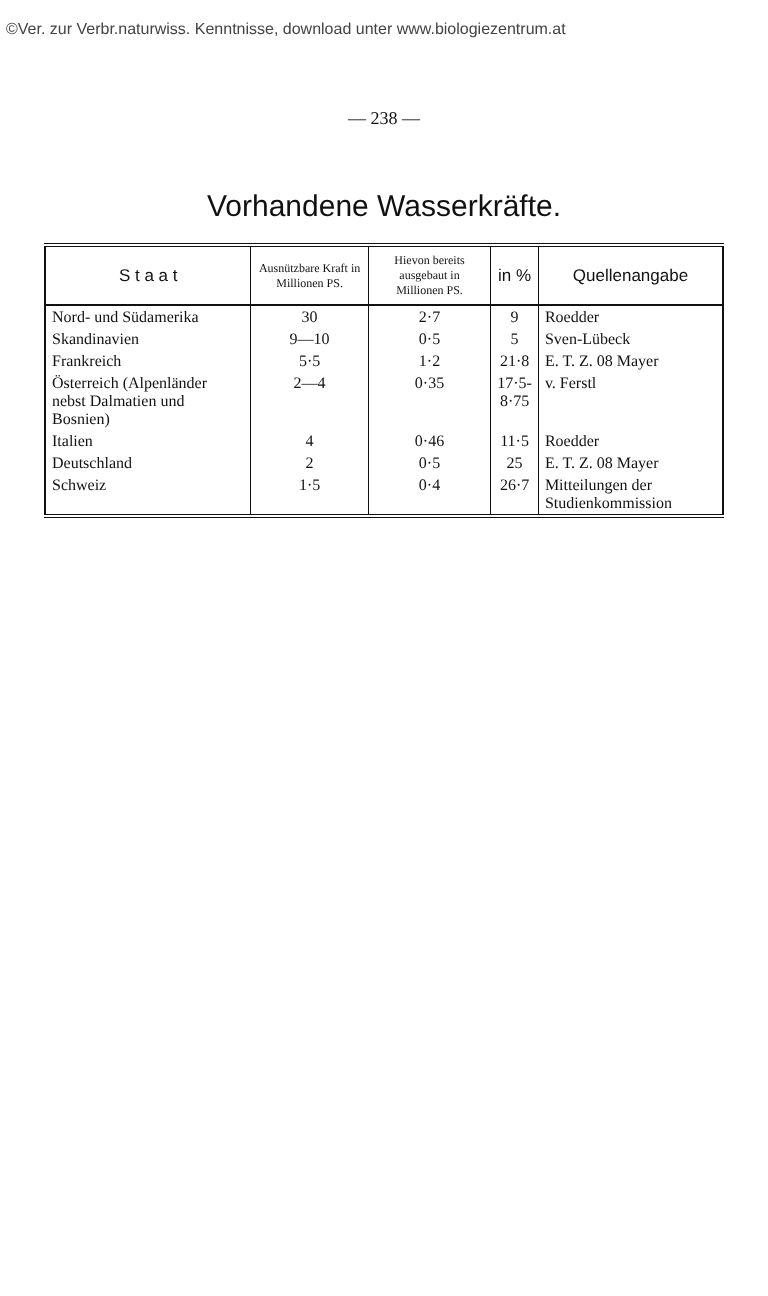©Ver. zur Verbr.naturwiss. Kenntnisse, download unter www.biologiezentrum.at
— 238 —
Vorhandene Wasserkräfte.
| S t a a t | Ausnützbare Kraft in Millionen PS. | Hievon bereits ausgebaut in Millionen PS. | in % | Quellenangabe |
| --- | --- | --- | --- | --- |
| Nord- und Südamerika | 30 | 2·7 | 9 | Roedder |
| Skandinavien | 9—10 | 0·5 | 5 | Sven-Lübeck |
| Frankreich | 5·5 | 1·2 | 21·8 | E. T. Z. 08 Mayer |
| Österreich (Alpenländer nebst Dalmatien und Bosnien) | 2—4 | 0·35 | 17·5- 8·75 | v. Ferstl |
| Italien | 4 | 0·46 | 11·5 | Roedder |
| Deutschland | 2 | 0·5 | 25 | E. T. Z. 08 Mayer |
| Schweiz | 1·5 | 0·4 | 26·7 | Mitteilungen der Studienkommission |